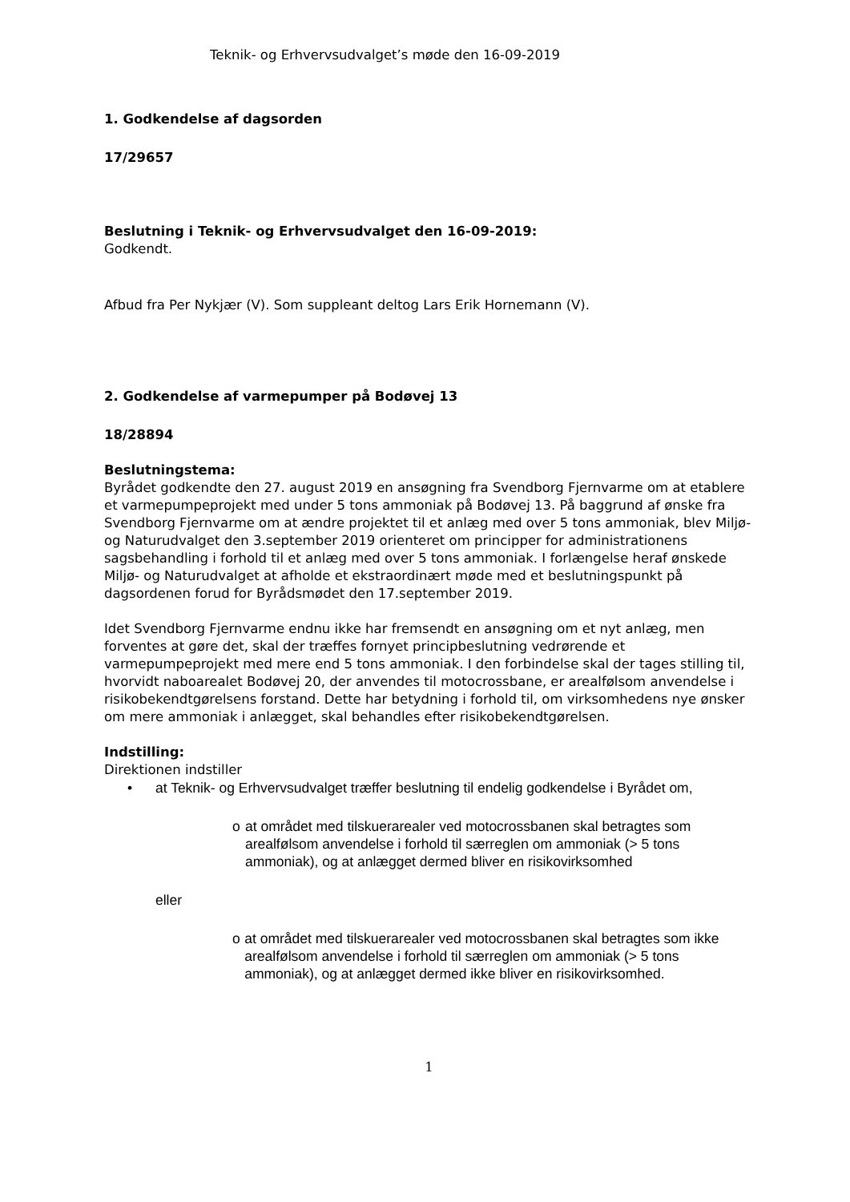Teknik- og Erhvervsudvalget’s møde den 16-09-2019
1. Godkendelse af dagsorden
17/29657
Beslutning i Teknik- og Erhvervsudvalget den 16-09-2019:
Godkendt.
Afbud fra Per Nykjær (V). Som suppleant deltog Lars Erik Hornemann (V).
2. Godkendelse af varmepumper på Bodøvej 13
18/28894
Beslutningstema:
Byrådet godkendte den 27. august 2019 en ansøgning fra Svendborg Fjernvarme om at etablere et varmepumpeprojekt med under 5 tons ammoniak på Bodøvej 13. På baggrund af ønske fra Svendborg Fjernvarme om at ændre projektet til et anlæg med over 5 tons ammoniak, blev Miljø- og Naturudvalget den 3.september 2019 orienteret om principper for administrationens sagsbehandling i forhold til et anlæg med over 5 tons ammoniak. I forlængelse heraf ønskede Miljø- og Naturudvalget at afholde et ekstraordinært møde med et beslutningspunkt på dagsordenen forud for Byrådsmødet den 17.september 2019.
Idet Svendborg Fjernvarme endnu ikke har fremsendt en ansøgning om et nyt anlæg, men forventes at gøre det, skal der træffes fornyet principbeslutning vedrørende et varmepumpeprojekt med mere end 5 tons ammoniak. I den forbindelse skal der tages stilling til, hvorvidt naboarealet Bodøvej 20, der anvendes til motocrossbane, er arealfølsom anvendelse i risikobekendtgørelsens forstand. Dette har betydning i forhold til, om virksomhedens nye ønsker om mere ammoniak i anlægget, skal behandles efter risikobekendtgørelsen.
Indstilling:
Direktionen indstiller
• at Teknik- og Erhvervsudvalget træffer beslutning til endelig godkendelse i Byrådet om,
o at området med tilskuerarealer ved motocrossbanen skal betragtes som arealfølsom anvendelse i forhold til særreglen om ammoniak (> 5 tons ammoniak), og at anlægget dermed bliver en risikovirksomhed
eller
o at området med tilskuerarealer ved motocrossbanen skal betragtes som ikke arealfølsom anvendelse i forhold til særreglen om ammoniak (> 5 tons ammoniak), og at anlægget dermed ikke bliver en risikovirksomhed.
1